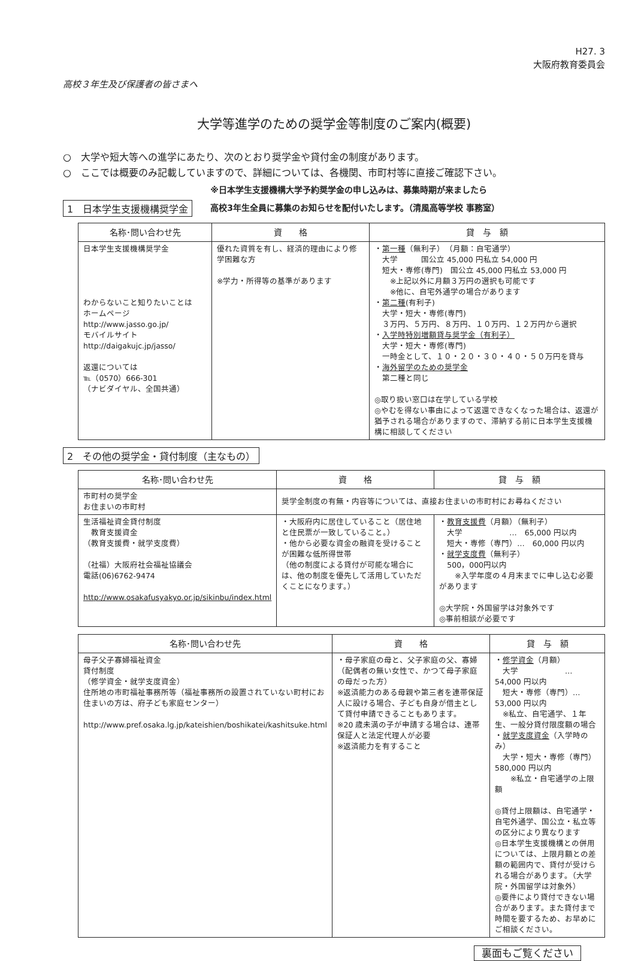H27. 3
大阪府教育委員会
高校３年生及び保護者の皆さまへ
大学等進学のための奨学金等制度のご案内(概要)
○　大学や短大等への進学にあたり、次のとおり奨学金や貸付金の制度があります。
○　ここでは概要のみ記載していますので、詳細については、各機関、市町村等に直接ご確認下さい。
1　日本学生支援機構奨学金
※日本学生支援機構大学予約奨学金の申し込みは、募集時期が来ましたら
高校3年生全員に募集のお知らせを配付いたします。（清風高等学校 事務室）
| 名称･問い合わせ先 | 資 格 | 貸 与 額 |
| --- | --- | --- |
| 日本学生支援機構奨学金 わからないこと知りたいことは ホームページ http://www.jasso.go.jp/ モバイルサイト http://daigakujc.jp/jasso/ 返還については ℡（0570）666-301 （ナビダイヤル、全国共通） | 優れた資質を有し、経済的理由により修学困難な方 ※学力・所得等の基準があります | ・ 第一種 （無利子） （月額：自宅通学） 大学 国公立 45,000 円私立 54,000 円 短大・専修(専門) 国公立 45,000 円私立 53,000 円 ※上記以外に月額３万円の選択も可能です ※他に、自宅外通学の場合があります ・ 第二種 (有利子) 大学・短大・専修(専門) ３万円、５万円、８万円、１０万円、１２万円から選択 ・ 入学時特別増額貸与奨学金（有利子） 大学・短大・専修(専門) 一時金として、１０・２０・３０・４０・５０万円を貸与 ・ 海外留学のための奨学金 第二種と同じ ◎取り扱い窓口は在学している学校 ◎やむを得ない事由によって返還できなくなった場合は、返還が猶予される場合がありますので、滞納する前に日本学生支援機構に相談してください |
2　その他の奨学金・貸付制度（主なもの）
| 名称･問い合わせ先 | 資 格 | 貸 与 額 |
| --- | --- | --- |
| 市町村の奨学金 お住まいの市町村 | 奨学金制度の有無・内容等については、直接お住まいの市町村にお尋ねください | |
| 生活福祉資金貸付制度 教育支援資金 （教育支援費・就学支度費） （社福）大阪府社会福祉協議会 電話(06)6762-9474 http://www.osakafusyakyo.or.jp/sikinbu/index.html | ・大阪府内に居住していること（居住地と住民票が一致していること。） ・他から必要な資金の融資を受けることが困難な低所得世帯 （他の制度による貸付が可能な場合には、他の制度を優先して活用していただくことになります。） | ・ 教育支援費 （月額）（無利子） 大学 … 65,000 円以内 短大・専修（専門）… 60,000 円以内 ・ 就学支度費 （無利子） 500，000円以内 ※入学年度の４月末までに申し込む必要があります ◎大学院・外国留学は対象外です ◎事前相談が必要です |
| 名称･問い合わせ先 | 資 格 | 貸 与 額 |
| --- | --- | --- |
| 母子父子寡婦福祉資金 貸付制度 （修学資金・就学支度資金） 住所地の市町福祉事務所等（福祉事務所の設置されていない町村にお住まいの方は、府子ども家庭センター） http://www.pref.osaka.lg.jp/kateishien/boshikatei/kashitsuke.html | ・母子家庭の母と、父子家庭の父、寡婦（配偶者の無い女性で、かつて母子家庭の母だった方） ※返済能力のある母親や第三者を連帯保証人に設ける場合、子ども自身が借主として貸付申請できることもあります。 ※20 歳未満の子が申請する場合は、連帯保証人と法定代理人が必要 ※返済能力を有すること | ・ 修学資金 （月額） 大学 … 54,000 円以内 短大・専修（専門）… 53,000 円以内 ※私立、自宅通学、１年生、一般分貸付限度額の場合 ・ 就学支度資金 （入学時のみ） 大学・短大・専修（専門） 580,000 円以内 ※私立・自宅通学の上限額 ◎貸付上限額は、自宅通学・自宅外通学、国公立・私立等の区分により異なります ◎日本学生支援機構との併用については、上限月額との差額の範囲内で、貸付が受けられる場合があります。（大学院・外国留学は対象外） ◎要件により貸付できない場合があります。また貸付まで時間を要するため、お早めにご相談ください。 |
裏面もご覧ください